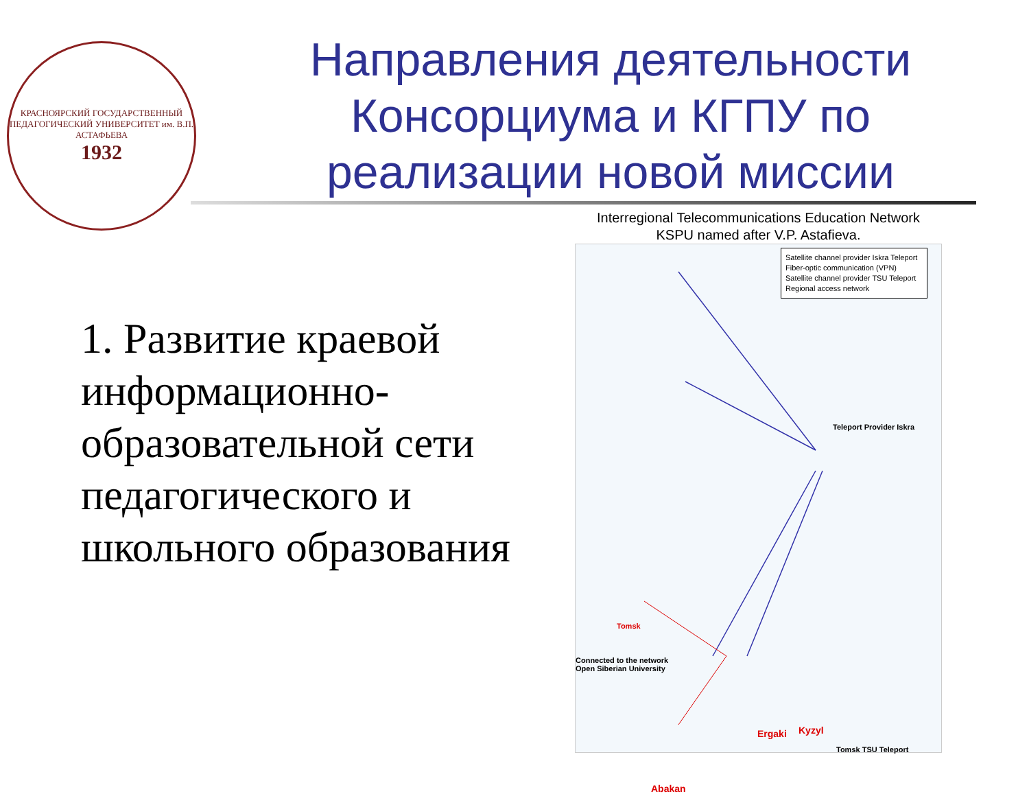КРАСНОЯРСКИЙ ГОСУДАРСТВЕННЫЙ ПЕДАГОГИЧЕСКИЙ УНИВЕРСИТЕТ им. В.П. АСТАФЬЕВА
1932
Направления деятельности Консорциума и КГПУ по реализации новой миссии
1. Развитие краевой информационно-образовательной сети педагогического и школьного образования
Interregional Telecommunications Education Network
KSPU named after V.P. Astafieva.
Satellite channel provider Iskra Teleport
Fiber-optic communication (VPN)
Satellite channel provider TSU Teleport
Regional access network
Teleport Provider Iskra
Tomsk
Connected to the network
Open Siberian University
Abakan
Ergaki Kyzyl
Tomsk TSU Teleport